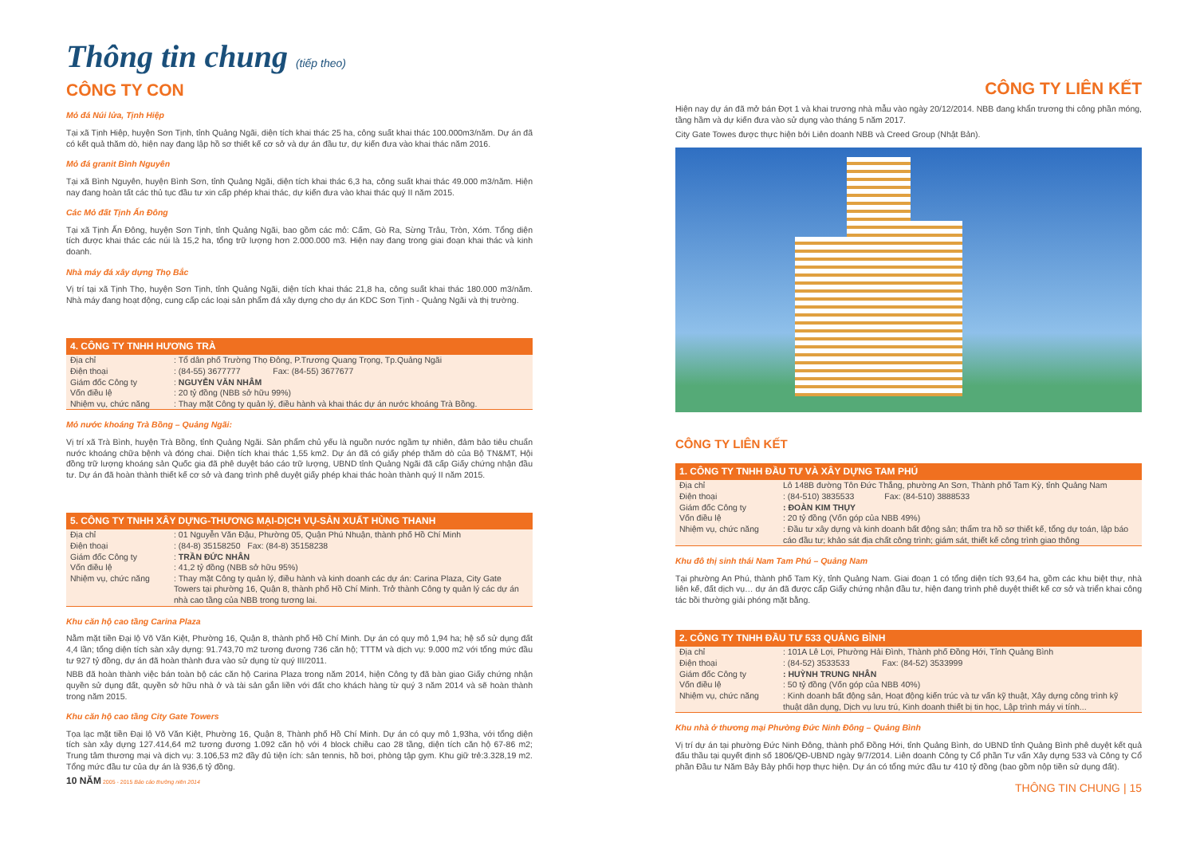Thông tin chung (tiếp theo)
CÔNG TY CON
Mỏ đá Núi lửa, Tịnh Hiệp
Tại xã Tịnh Hiệp, huyện Sơn Tịnh, tỉnh Quảng Ngãi, diện tích khai thác 25 ha, công suất khai thác 100.000m3/năm. Dự án đã có kết quả thăm dò, hiện nay đang lập hồ sơ thiết kế cơ sở và dự án đầu tư, dự kiến đưa vào khai thác năm 2016.
Mỏ đá granit Bình Nguyên
Tại xã Bình Nguyên, huyện Bình Sơn, tỉnh Quảng Ngãi, diện tích khai thác 6,3 ha, công suất khai thác 49.000 m3/năm. Hiện nay đang hoàn tất các thủ tục đầu tư xin cấp phép khai thác, dự kiến đưa vào khai thác quý II năm 2015.
Các Mỏ đất Tịnh Ấn Đông
Tại xã Tịnh Ấn Đông, huyện Sơn Tịnh, tỉnh Quảng Ngãi, bao gồm các mỏ: Cấm, Gò Ra, Sừng Trâu, Tròn, Xóm. Tổng diện tích được khai thác các núi là 15,2 ha, tổng trữ lượng hơn 2.000.000 m3. Hiện nay đang trong giai đoạn khai thác và kinh doanh.
Nhà máy đá xây dựng Thọ Bắc
Vị trí tại xã Tịnh Thọ, huyện Sơn Tịnh, tỉnh Quảng Ngãi, diện tích khai thác 21,8 ha, công suất khai thác 180.000 m3/năm. Nhà máy đang hoạt động, cung cấp các loại sản phẩm đá xây dựng cho dự án KDC Sơn Tịnh - Quảng Ngãi và thị trường.
| 4. CÔNG TY TNHH HƯƠNG TRÀ | |
| --- | --- |
| Địa chỉ | : Tổ dân phố Trường Thọ Đông, P.Trương Quang Trọng, Tp.Quảng Ngãi |
| Điện thoại | : (84-55) 3677777 Fax: (84-55) 3677677 |
| Giám đốc Công ty | : NGUYỄN VĂN NHÂM |
| Vốn điều lệ | : 20 tỷ đồng (NBB sở hữu 99%) |
| Nhiệm vụ, chức năng | : Thay mặt Công ty quản lý, điều hành và khai thác dự án nước khoáng Trà Bồng. |
Mỏ nước khoáng Trà Bồng – Quảng Ngãi:
Vị trí xã Trà Bình, huyện Trà Bồng, tỉnh Quảng Ngãi. Sản phẩm chủ yếu là nguồn nước ngầm tự nhiên, đảm bảo tiêu chuẩn nước khoáng chữa bệnh và đóng chai. Diện tích khai thác 1,55 km2. Dự án đã có giấy phép thăm dò của Bộ TN&MT, Hội đồng trữ lượng khoáng sản Quốc gia đã phê duyệt báo cáo trữ lượng, UBND tỉnh Quảng Ngãi đã cấp Giấy chứng nhận đầu tư. Dự án đã hoàn thành thiết kế cơ sở và đang trình phê duyệt giấy phép khai thác hoàn thành quý II năm 2015.
| 5. CÔNG TY TNHH XÂY DỰNG-THƯƠNG MẠI-DỊCH VỤ-SẢN XUẤT HÙNG THANH | |
| --- | --- |
| Địa chỉ | : 01 Nguyễn Văn Đậu, Phường 05, Quận Phú Nhuận, thành phố Hồ Chí Minh |
| Điện thoại | : (84-8) 35158250 Fax: (84-8) 35158238 |
| Giám đốc Công ty | : TRẦN ĐỨC NHÂN |
| Vốn điều lệ | : 41,2 tỷ đồng (NBB sở hữu 95%) |
| Nhiệm vụ, chức năng | : Thay mặt Công ty quản lý, điều hành và kinh doanh các dự án: Carina Plaza, City Gate Towers tại phường 16, Quận 8, thành phố Hồ Chí Minh. Trở thành Công ty quản lý các dự án nhà cao tầng của NBB trong tương lai. |
Khu căn hộ cao tầng Carina Plaza
Nằm mặt tiền Đại lộ Võ Văn Kiệt, Phường 16, Quận 8, thành phố Hồ Chí Minh. Dự án có quy mô 1,94 ha; hệ số sử dụng đất 4,4 lần; tổng diện tích sàn xây dựng: 91.743,70 m2 tương đương 736 căn hộ; TTTM và dịch vụ: 9.000 m2 với tổng mức đầu tư 927 tỷ đồng, dự án đã hoàn thành đưa vào sử dụng từ quý III/2011.
NBB đã hoàn thành việc bán toàn bộ các căn hộ Carina Plaza trong năm 2014, hiện Công ty đã bàn giao Giấy chứng nhận quyền sử dụng đất, quyền sở hữu nhà ở và tài sản gắn liền với đất cho khách hàng từ quý 3 năm 2014 và sẽ hoàn thành trong năm 2015.
Khu căn hộ cao tầng City Gate Towers
Tọa lạc mặt tiền Đại lộ Võ Văn Kiệt, Phường 16, Quận 8, Thành phố Hồ Chí Minh. Dự án có quy mô 1,93ha, với tổng diện tích sàn xây dựng 127.414,64 m2 tương đương 1.092 căn hộ với 4 block chiều cao 28 tầng, diện tích căn hộ 67-86 m2; Trung tâm thương mại và dịch vụ: 3.106,53 m2 đầy đủ tiện ích: sân tennis, hồ bơi, phòng tập gym. Khu giữ trẻ:3.328,19 m2. Tổng mức đầu tư của dự án là 936,6 tỷ đồng.
10 NĂM 2005 - 2015 Báo cáo thường niên 2014
CÔNG TY LIÊN KẾT
Hiện nay dự án đã mở bán Đợt 1 và khai trương nhà mẫu vào ngày 20/12/2014. NBB đang khẩn trương thi công phần móng, tầng hầm và dự kiến đưa vào sử dụng vào tháng 5 năm 2017.
City Gate Towes được thực hiện bởi Liên doanh NBB và Creed Group (Nhật Bản).
CÔNG TY LIÊN KẾT
| 1. CÔNG TY TNHH ĐẦU TƯ VÀ XÂY DỰNG TAM PHÚ | |
| --- | --- |
| Địa chỉ | Lô 148B đường Tôn Đức Thắng, phường An Sơn, Thành phố Tam Kỳ, tỉnh Quảng Nam |
| Điện thoại | : (84-510) 3835533 Fax: (84-510) 3888533 |
| Giám đốc Công ty | : ĐOÀN KIM THỤY |
| Vốn điều lệ | : 20 tỷ đồng (Vốn góp của NBB 49%) |
| Nhiệm vụ, chức năng | : Đầu tư xây dựng và kinh doanh bất động sản; thẩm tra hồ sơ thiết kế, tổng dự toán, lập báo cáo đầu tư; khảo sát địa chất công trình; giám sát, thiết kế công trình giao thông |
Khu đô thị sinh thái Nam Tam Phú – Quảng Nam
Tại phường An Phú, thành phố Tam Kỳ, tỉnh Quảng Nam. Giai đoạn 1 có tổng diện tích 93,64 ha, gồm các khu biệt thự, nhà liên kế, đất dịch vụ… dự án đã được cấp Giấy chứng nhận đầu tư, hiện đang trình phê duyệt thiết kế cơ sở và triển khai công tác bồi thường giải phóng mặt bằng.
| 2. CÔNG TY TNHH ĐẦU TƯ 533 QUẢNG BÌNH | |
| --- | --- |
| Địa chỉ | : 101A Lê Lợi, Phường Hải Đình, Thành phố Đồng Hới, Tỉnh Quảng Bình |
| Điện thoại | : (84-52) 3533533 Fax: (84-52) 3533999 |
| Giám đốc Công ty | : HUỲNH TRUNG NHÂN |
| Vốn điều lệ | : 50 tỷ đồng (Vốn góp của NBB 40%) |
| Nhiệm vụ, chức năng | : Kinh doanh bất động sản, Hoạt động kiến trúc và tư vấn kỹ thuật, Xây dựng công trình kỹ thuật dân dụng, Dịch vụ lưu trú, Kinh doanh thiết bị tin học, Lập trình máy vi tính... |
Khu nhà ở thương mại Phường Đức Ninh Đông – Quảng Bình
Vị trí dự án tại phường Đức Ninh Đông, thành phố Đồng Hới, tỉnh Quảng Bình, do UBND tỉnh Quảng Bình phê duyệt kết quả đấu thầu tại quyết định số 1806/QĐ-UBND ngày 9/7/2014. Liên doanh Công ty Cổ phần Tư vấn Xây dựng 533 và Công ty Cổ phần Đầu tư Năm Bảy Bảy phối hợp thực hiện. Dự án có tổng mức đầu tư 410 tỷ đồng (bao gồm nộp tiền sử dụng đất).
THÔNG TIN CHUNG | 15